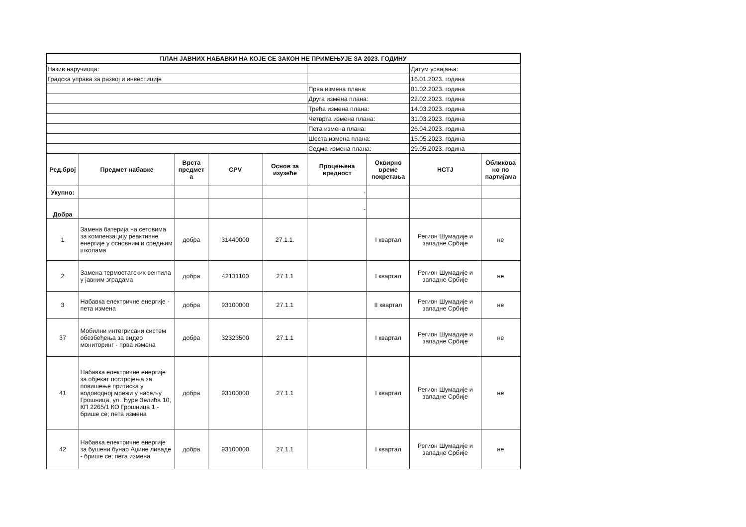| ПЛАН ЈАВНИХ НАБАВКИ НА КОЈЕ СЕ ЗАКОН НЕ ПРИМЕЊУЈЕ ЗА 2023. ГОДИНУ | | | | | | | | |
| Назив наручиоца: | | | | | | | Датум усвајања: | |
| Градска управа за развој и инвестиције | | | | | | | 16.01.2023. година | |
| | | | | | Прва измена плана: | | 01.02.2023. година | |
| | | | | | Друга измена плана: | | 22.02.2023. година | |
| | | | | | Трећа измена плана: | | 14.03.2023. година | |
| | | | | | Четврта измена плана: | | 31.03.2023. година | |
| | | | | | Пета измена плана: | | 26.04.2023. година | |
| | | | | | Шеста измена плана: | | 15.05.2023. година | |
| | | | | | Седма измена плана: | | 29.05.2023. година | |
| Ред.број | Предмет набавке | Врста предмет а | CPV | Основ за изузеће | Процењена вредност | Оквирно време покретања | НСТЈ | Обликова но по партијама |
| Укупно: | | | | | - | | | |
| Добра | | | | | - | | | |
| 1 | Замена батерија на сетовима за компензацију реактивне енергије у основним и средњим школама | добра | 31440000 | 27.1.1. | | I квартал | Регион Шумадије и западне Србије | не |
| 2 | Замена термостатских вентила у јавним зградама | добра | 42131100 | 27.1.1 | | I квартал | Регион Шумадије и западне Србије | не |
| 3 | Набавка електричне енергије - пета измена | добра | 93100000 | 27.1.1 | | II квартал | Регион Шумадије и западне Србије | не |
| 37 | Мобилни интегрисани систем обезбеђења за видео мониторинг - прва измена | добра | 32323500 | 27.1.1 | | I квартал | Регион Шумадије и западне Србије | не |
| 41 | Набавка електричне енергије за објекат постројења за повишење притиска у водоводној мрежи у насељу Грошница, ул. Ђуре Зелића 10, КП 2265/1 КО Грошница 1 - брише се; пета измена | добра | 93100000 | 27.1.1 | | I квартал | Регион Шумадије и западне Србије | не |
| 42 | Набавка електричне енергије за бушени бунар Аџине ливаде - брише се; пета измена | добра | 93100000 | 27.1.1 | | I квартал | Регион Шумадије и западне Србије | не |